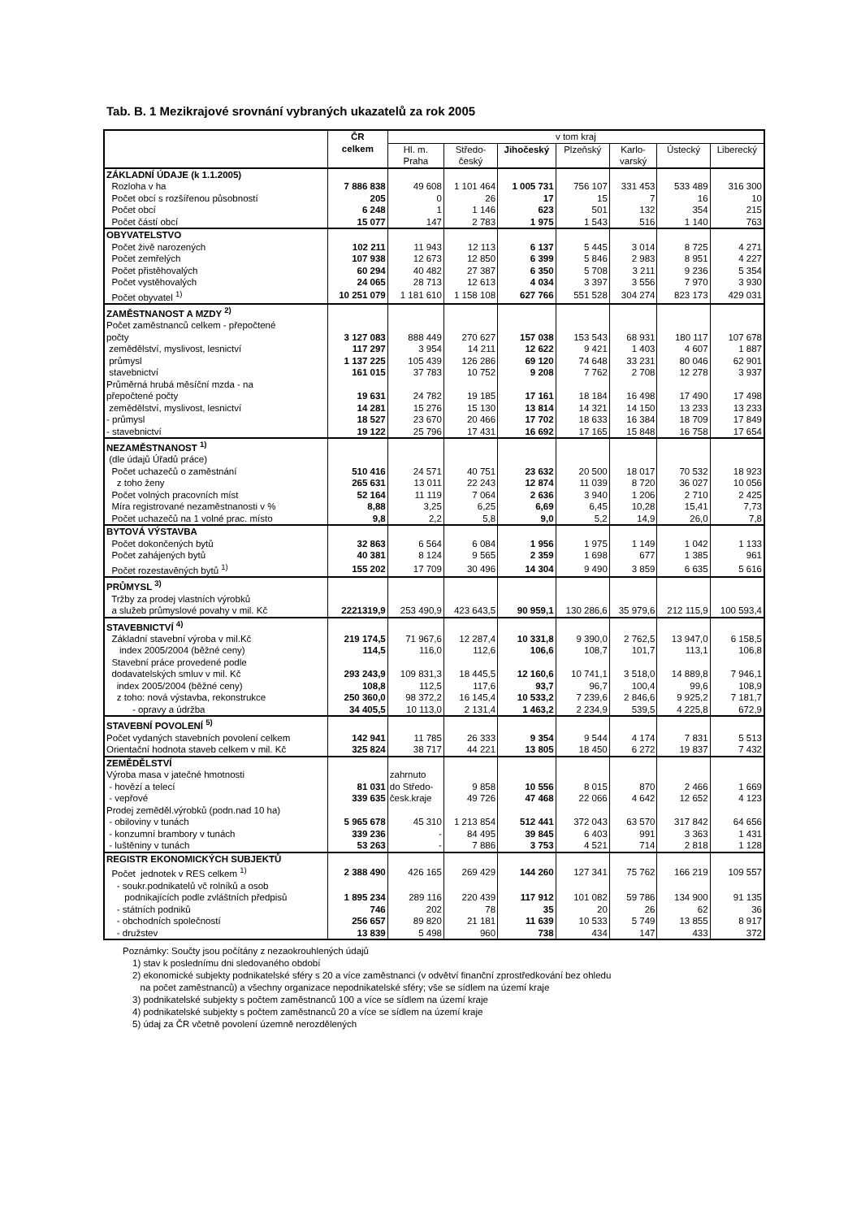Tab. B. 1 Mezikrajové srovnání vybraných ukazatelů za rok 2005
| | ČR celkem | v tom kraj | | | | | | |
| --- | --- | --- | --- | --- | --- | --- | --- | --- |
| | | Hl. m. Praha | Středo- český | Jihočeský | Plzeňský | Karlo- varský | Ústecký | Liberecký |
| ZÁKLADNÍ ÚDAJE (k 1.1.2005) | | | | | | | | |
| Rozloha v ha | 7 886 838 | 49 608 | 1 101 464 | 1 005 731 | 756 107 | 331 453 | 533 489 | 316 300 |
| Počet obcí s rozšířenou působností | 205 | 0 | 26 | 17 | 15 | 7 | 16 | 10 |
| Počet obcí | 6 248 | 1 | 1 146 | 623 | 501 | 132 | 354 | 215 |
| Počet částí obcí | 15 077 | 147 | 2 783 | 1 975 | 1 543 | 516 | 1 140 | 763 |
| OBYVATELSTVO | | | | | | | | |
| Počet živě narozených | 102 211 | 11 943 | 12 113 | 6 137 | 5 445 | 3 014 | 8 725 | 4 271 |
| Počet zemřelých | 107 938 | 12 673 | 12 850 | 6 399 | 5 846 | 2 983 | 8 951 | 4 227 |
| Počet přistěhovalých | 60 294 | 40 482 | 27 387 | 6 350 | 5 708 | 3 211 | 9 236 | 5 354 |
| Počet vystěhovalých | 24 065 | 28 713 | 12 613 | 4 034 | 3 397 | 3 556 | 7 970 | 3 930 |
| Počet obyvatel <sup>1)</sup> | 10 251 079 | 1 181 610 | 1 158 108 | 627 766 | 551 528 | 304 274 | 823 173 | 429 031 |
| ZAMĚSTNANOST A MZDY <sup>2)</sup> | | | | | | | | |
| Počet zaměstnanců celkem - přepočtené | | | | | | | | |
| počty | 3 127 083 | 888 449 | 270 627 | 157 038 | 153 543 | 68 931 | 180 117 | 107 678 |
| zemědělství, myslivost, lesnictví | 117 297 | 3 954 | 14 211 | 12 622 | 9 421 | 1 403 | 4 607 | 1 887 |
| průmysl | 1 137 225 | 105 439 | 126 286 | 69 120 | 74 648 | 33 231 | 80 046 | 62 901 |
| stavebnictví | 161 015 | 37 783 | 10 752 | 9 208 | 7 762 | 2 708 | 12 278 | 3 937 |
| Průměrná hrubá měsíční mzda - na | | | | | | | | |
| přepočtené počty | 19 631 | 24 782 | 19 185 | 17 161 | 18 184 | 16 498 | 17 490 | 17 498 |
| zemědělství, myslivost, lesnictví | 14 281 | 15 276 | 15 130 | 13 814 | 14 321 | 14 150 | 13 233 | 13 233 |
| - průmysl | 18 527 | 23 670 | 20 466 | 17 702 | 18 633 | 16 384 | 18 709 | 17 849 |
| - stavebnictví | 19 122 | 25 796 | 17 431 | 16 692 | 17 165 | 15 848 | 16 758 | 17 654 |
| NEZAMĚSTNANOST <sup>1)</sup> | | | | | | | | |
| (dle údajů Úřadů práce) | | | | | | | | |
| Počet uchazečů o zaměstnání | 510 416 | 24 571 | 40 751 | 23 632 | 20 500 | 18 017 | 70 532 | 18 923 |
| z toho ženy | 265 631 | 13 011 | 22 243 | 12 874 | 11 039 | 8 720 | 36 027 | 10 056 |
| Počet volných pracovních míst | 52 164 | 11 119 | 7 064 | 2 636 | 3 940 | 1 206 | 2 710 | 2 425 |
| Míra registrované nezaměstnanosti v % | 8,88 | 3,25 | 6,25 | 6,69 | 6,45 | 10,28 | 15,41 | 7,73 |
| Počet uchazečů na 1 volné prac. místo | 9,8 | 2,2 | 5,8 | 9,0 | 5,2 | 14,9 | 26,0 | 7,8 |
| BYTOVÁ VÝSTAVBA | | | | | | | | |
| Počet dokončených bytů | 32 863 | 6 564 | 6 084 | 1 956 | 1 975 | 1 149 | 1 042 | 1 133 |
| Počet zahájených bytů | 40 381 | 8 124 | 9 565 | 2 359 | 1 698 | 677 | 1 385 | 961 |
| Počet rozestavěných bytů <sup>1)</sup> | 155 202 | 17 709 | 30 496 | 14 304 | 9 490 | 3 859 | 6 635 | 5 616 |
| PRŮMYSL <sup>3)</sup> | | | | | | | | |
| Tržby za prodej vlastních výrobků | | | | | | | | |
| a služeb průmyslové povahy v mil. Kč | 2221319,9 | 253 490,9 | 423 643,5 | 90 959,1 | 130 286,6 | 35 979,6 | 212 115,9 | 100 593,4 |
| STAVEBNICTVÍ <sup>4)</sup> | | | | | | | | |
| Základní stavební výroba v mil.Kč | 219 174,5 | 71 967,6 | 12 287,4 | 10 331,8 | 9 390,0 | 2 762,5 | 13 947,0 | 6 158,5 |
| index 2005/2004 (běžné ceny) | 114,5 | 116,0 | 112,6 | 106,6 | 108,7 | 101,7 | 113,1 | 106,8 |
| Stavební práce provedené podle | | | | | | | | |
| dodavatelských smluv v mil. Kč | 293 243,9 | 109 831,3 | 18 445,5 | 12 160,6 | 10 741,1 | 3 518,0 | 14 889,8 | 7 946,1 |
| index 2005/2004 (běžné ceny) | 108,8 | 112,5 | 117,6 | 93,7 | 96,7 | 100,4 | 99,6 | 108,9 |
| z toho: nová výstavba, rekonstrukce | 250 360,0 | 98 372,2 | 16 145,4 | 10 533,2 | 7 239,6 | 2 846,6 | 9 925,2 | 7 181,7 |
| - opravy a údržba | 34 405,5 | 10 113,0 | 2 131,4 | 1 463,2 | 2 234,9 | 539,5 | 4 225,8 | 672,9 |
| STAVEBNÍ POVOLENÍ <sup>5)</sup> | | | | | | | | |
| Počet vydaných stavebních povolení celkem | 142 941 | 11 785 | 26 333 | 9 354 | 9 544 | 4 174 | 7 831 | 5 513 |
| Orientační hodnota staveb celkem v mil. Kč | 325 824 | 38 717 | 44 221 | 13 805 | 18 450 | 6 272 | 19 837 | 7 432 |
| ZEMĚDĚLSTVÍ | | | | | | | | |
| Výroba masa v jatečné hmotnosti | | zahrnuto | | | | | | |
| - hovězí a telecí | 81 031 | do Středo- | 9 858 | 10 556 | 8 015 | 870 | 2 466 | 1 669 |
| - vepřové | 339 635 | česk.kraje | 49 726 | 47 468 | 22 066 | 4 642 | 12 652 | 4 123 |
| Prodej zeměděl.výrobků (podn.nad 10 ha) | | | | | | | | |
| - obiloviny v tunách | 5 965 678 | 45 310 | 1 213 854 | 512 441 | 372 043 | 63 570 | 317 842 | 64 656 |
| - konzumní brambory v tunách | 339 236 | - | 84 495 | 39 845 | 6 403 | 991 | 3 363 | 1 431 |
| - luštěniny v tunách | 53 263 | - | 7 886 | 3 753 | 4 521 | 714 | 2 818 | 1 128 |
| REGISTR EKONOMICKÝCH SUBJEKTŮ | | | | | | | | |
| Počet jednotek v RES celkem <sup>1)</sup> | 2 388 490 | 426 165 | 269 429 | 144 260 | 127 341 | 75 762 | 166 219 | 109 557 |
| - soukr.podnikatelů vč rolníků a osob | | | | | | | | |
| podnikajících podle zvláštních předpisů | 1 895 234 | 289 116 | 220 439 | 117 912 | 101 082 | 59 786 | 134 900 | 91 135 |
| - státních podniků | 746 | 202 | 78 | 35 | 20 | 26 | 62 | 36 |
| - obchodních společností | 256 657 | 89 820 | 21 181 | 11 639 | 10 533 | 5 749 | 13 855 | 8 917 |
| - družstev | 13 839 | 5 498 | 960 | 738 | 434 | 147 | 433 | 372 |
Poznámky: Součty jsou počítány z nezaokrouhlených údajů
1) stav k poslednímu dni sledovaného období
2) ekonomické subjekty podnikatelské sféry s 20 a více zaměstnanci (v odvětví finanční zprostředkování bez ohledu
na počet zaměstnanců) a všechny organizace nepodnikatelské sféry; vše se sídlem na území kraje
3) podnikatelské subjekty s počtem zaměstnanců 100 a více se sídlem na území kraje
4) podnikatelské subjekty s počtem zaměstnanců 20 a více se sídlem na území kraje
5) údaj za ČR včetně povolení územně nerozdělených